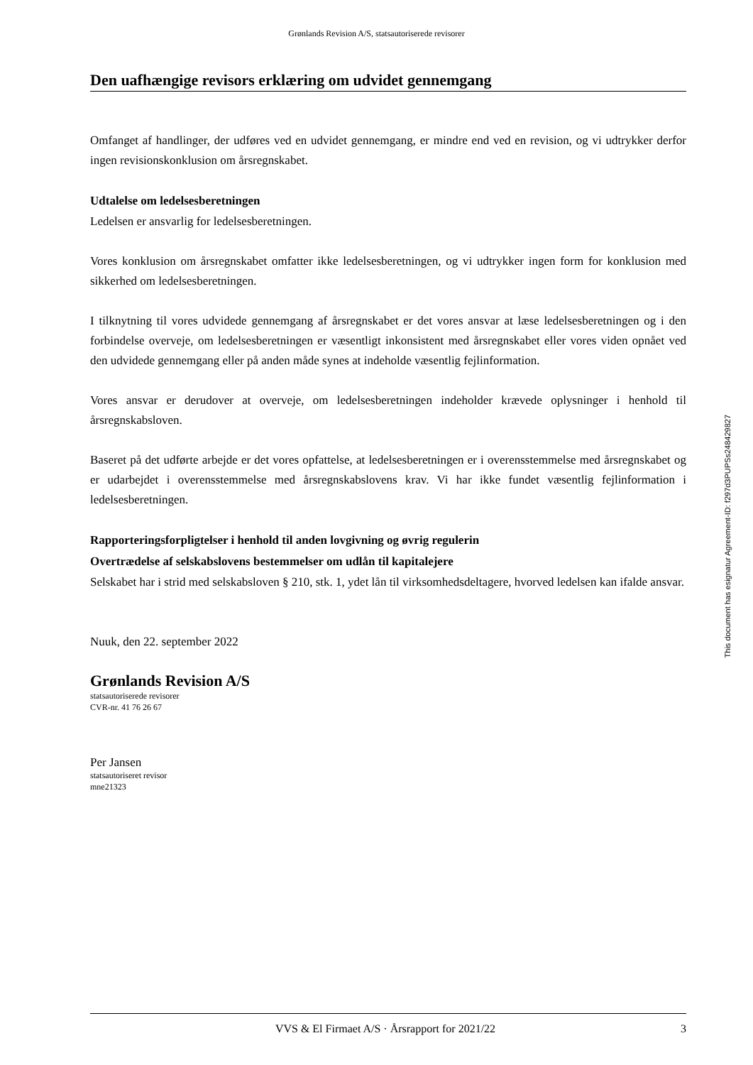Grønlands Revision A/S, statsautoriserede revisorer
Den uafhængige revisors erklæring om udvidet gennemgang
Omfanget af handlinger, der udføres ved en udvidet gennemgang, er mindre end ved en revision, og vi udtrykker derfor ingen revisionskonklusion om årsregnskabet.
Udtalelse om ledelsesberetningen
Ledelsen er ansvarlig for ledelsesberetningen.
Vores konklusion om årsregnskabet omfatter ikke ledelsesberetningen, og vi udtrykker ingen form for konklusion med sikkerhed om ledelsesberetningen.
I tilknytning til vores udvidede gennemgang af årsregnskabet er det vores ansvar at læse ledelsesberetningen og i den forbindelse overveje, om ledelsesberetningen er væsentligt inkonsistent med årsregnskabet eller vores viden opnået ved den udvidede gennemgang eller på anden måde synes at indeholde væsentlig fejlinformation.
Vores ansvar er derudover at overveje, om ledelsesberetningen indeholder krævede oplysninger i henhold til årsregnskabsloven.
Baseret på det udførte arbejde er det vores opfattelse, at ledelsesberetningen er i overensstemmelse med årsregnskabet og er udarbejdet i overensstemmelse med årsregnskabslovens krav. Vi har ikke fundet væsentlig fejlinformation i ledelsesberetningen.
Rapporteringsforpligtelser i henhold til anden lovgivning og øvrig regulerin
Overtrædelse af selskabslovens bestemmelser om udlån til kapitalejere
Selskabet har i strid med selskabsloven § 210, stk. 1, ydet lån til virksomhedsdeltagere, hvorved ledelsen kan ifalde ansvar.
Nuuk, den 22. september 2022
Grønlands Revision A/S
statsautoriserede revisorer
CVR-nr. 41 76 26 67
Per Jansen
statsautoriseret revisor
mne21323
This document has esignatur Agreement-ID: f297d3PUPSs248429827
VVS & El Firmaet A/S · Årsrapport for 2021/22 3